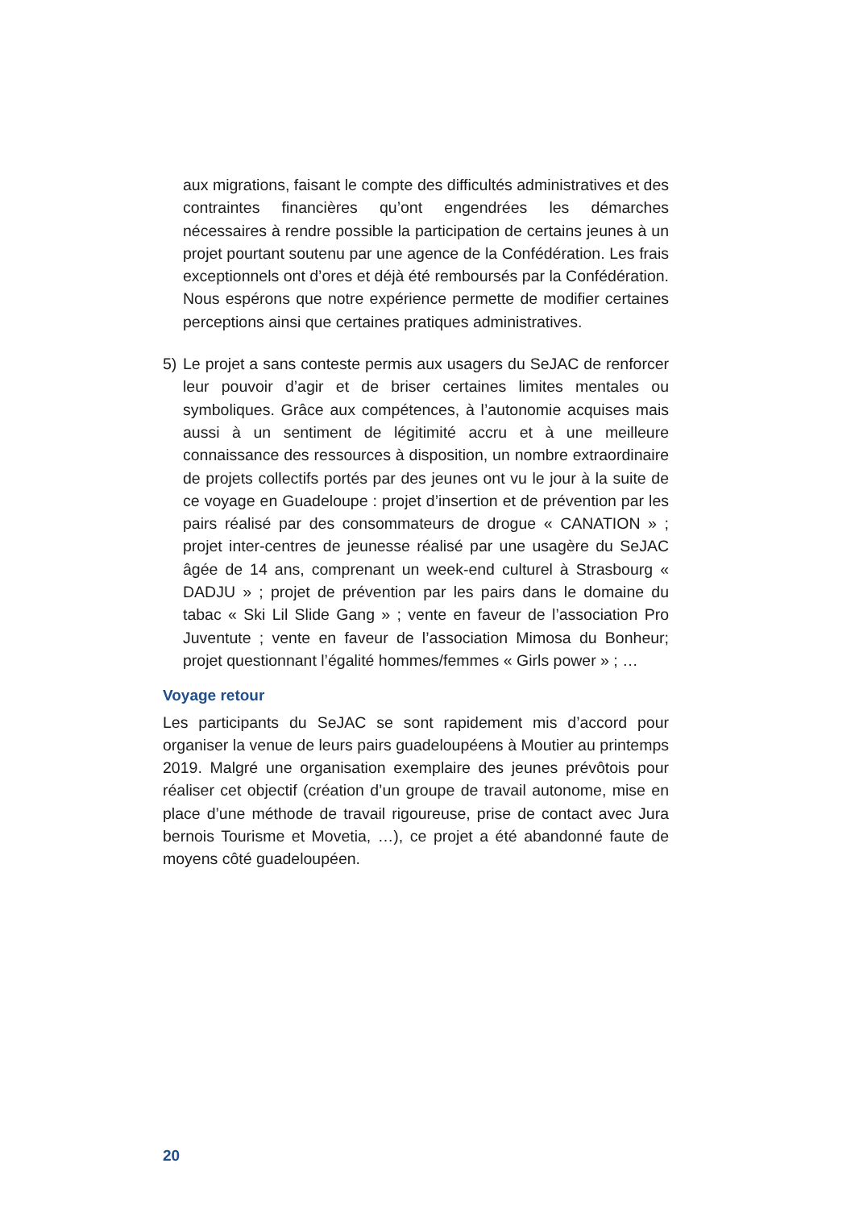aux migrations, faisant le compte des difficultés administratives et des contraintes financières qu’ont engendrées les démarches nécessaires à rendre possible la participation de certains jeunes à un projet pourtant soutenu par une agence de la Confédération. Les frais exceptionnels ont d’ores et déjà été remboursés par la Confédération. Nous espérons que notre expérience permette de modifier certaines perceptions ainsi que certaines pratiques administratives.
5) Le projet a sans conteste permis aux usagers du SeJAC de renforcer leur pouvoir d’agir et de briser certaines limites mentales ou symboliques. Grâce aux compétences, à l’autonomie acquises mais aussi à un sentiment de légitimité accru et à une meilleure connaissance des ressources à disposition, un nombre extraordinaire de projets collectifs portés par des jeunes ont vu le jour à la suite de ce voyage en Guadeloupe : projet d’insertion et de prévention par les pairs réalisé par des consommateurs de drogue « CANATION » ; projet inter-centres de jeunesse réalisé par une usagère du SeJAC âgée de 14 ans, comprenant un week-end culturel à Strasbourg « DADJU » ; projet de prévention par les pairs dans le domaine du tabac « Ski Lil Slide Gang » ; vente en faveur de l’association Pro Juventute ; vente en faveur de l’association Mimosa du Bonheur; projet questionnant l’égalité hommes/femmes « Girls power » ; …
Voyage retour
Les participants du SeJAC se sont rapidement mis d’accord pour organiser la venue de leurs pairs guadeloupéens à Moutier au printemps 2019. Malgré une organisation exemplaire des jeunes prévôtois pour réaliser cet objectif (création d’un groupe de travail autonome, mise en place d’une méthode de travail rigoureuse, prise de contact avec Jura bernois Tourisme et Movetia, …), ce projet a été abandonné faute de moyens côté guadeloupéen.
20